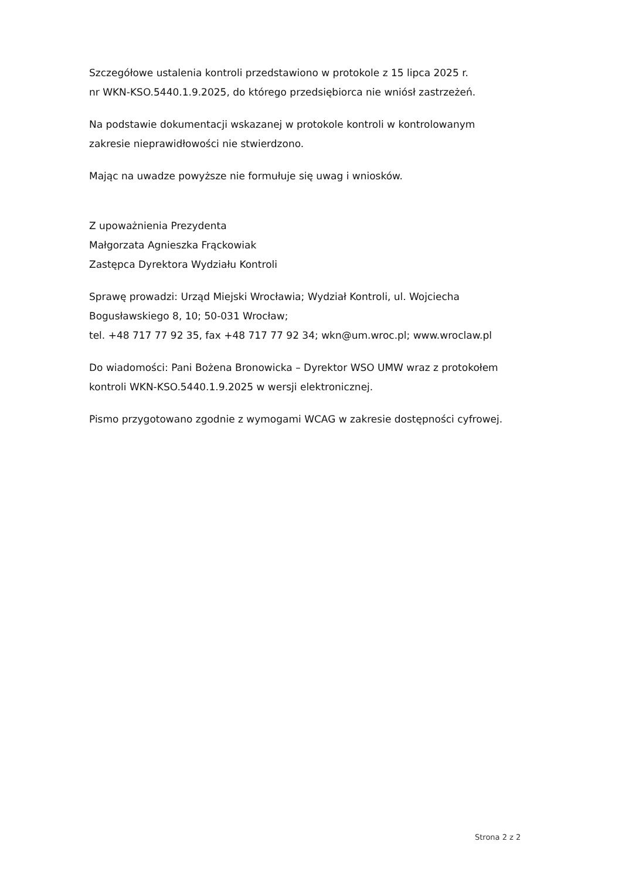Szczegółowe ustalenia kontroli przedstawiono w protokole z 15 lipca 2025 r.
nr WKN-KSO.5440.1.9.2025, do którego przedsiębiorca nie wniósł zastrzeżeń.
Na podstawie dokumentacji wskazanej w protokole kontroli w kontrolowanym
zakresie nieprawidłowości nie stwierdzono.
Mając na uwadze powyższe nie formułuje się uwag i wniosków.
Z upoważnienia Prezydenta
Małgorzata Agnieszka Frąckowiak
Zastępca Dyrektora Wydziału Kontroli
Sprawę prowadzi: Urząd Miejski Wrocławia; Wydział Kontroli, ul. Wojciecha
Bogusławskiego 8, 10; 50-031 Wrocław;
tel. +48 717 77 92 35, fax +48 717 77 92 34; wkn@um.wroc.pl; www.wroclaw.pl
Do wiadomości: Pani Bożena Bronowicka – Dyrektor WSO UMW wraz z protokołem
kontroli WKN-KSO.5440.1.9.2025 w wersji elektronicznej.
Pismo przygotowano zgodnie z wymogami WCAG w zakresie dostępności cyfrowej.
Strona 2 z 2